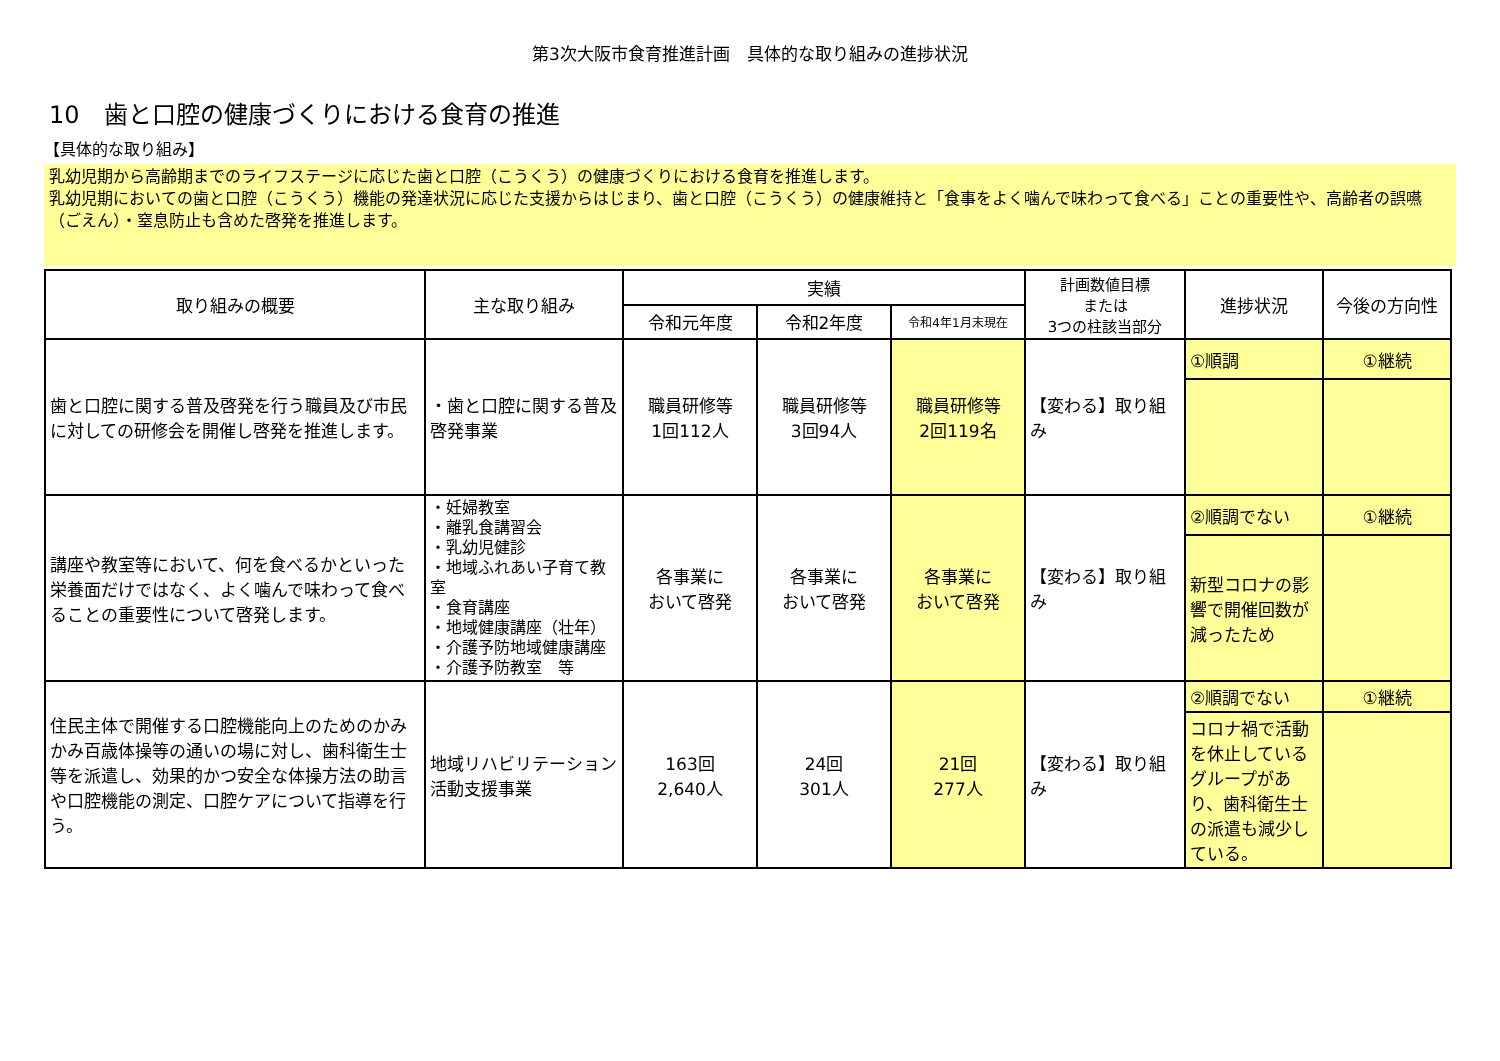第3次大阪市食育推進計画　具体的な取り組みの進捗状況
10　歯と口腔の健康づくりにおける食育の推進
【具体的な取り組み】
乳幼児期から高齢期までのライフステージに応じた歯と口腔（こうくう）の健康づくりにおける食育を推進します。
乳幼児期においての歯と口腔（こうくう）機能の発達状況に応じた支援からはじまり、歯と口腔（こうくう）の健康維持と「食事をよく噛んで味わって食べる」ことの重要性や、高齢者の誤嚥（ごえん）・窒息防止も含めた啓発を推進します。
| 取り組みの概要 | 主な取り組み | 実績 | | | 計画数値目標 または 3つの柱該当部分 | 進捗状況 | 今後の方向性 |
| --- | --- | --- | --- | --- | --- | --- | --- |
| | | 令和元年度 | 令和2年度 | 令和4年1月末現在 | | | |
| 歯と口腔に関する普及啓発を行う職員及び市民に対しての研修会を開催し啓発を推進します。 | ・歯と口腔に関する普及啓発事業 | 職員研修等 1回112人 | 職員研修等 3回94人 | 職員研修等 2回119名 | 【変わる】取り組み | ①順調 | ①継続 |
| 講座や教室等において、何を食べるかといった栄養面だけではなく、よく噛んで味わって食べることの重要性について啓発します。 | ・妊婦教室 ・離乳食講習会 ・乳幼児健診 ・地域ふれあい子育て教室 ・食育講座 ・地域健康講座（壮年） ・介護予防地域健康講座 ・介護予防教室 等 | 各事業に おいて啓発 | 各事業に おいて啓発 | 各事業に おいて啓発 | 【変わる】取り組み | ②順調でない | ①継続 |
| | | | | | | 新型コロナの影響で開催回数が減ったため | |
| 住民主体で開催する口腔機能向上のためのかみかみ百歳体操等の通いの場に対し、歯科衛生士等を派遣し、効果的かつ安全な体操方法の助言や口腔機能の測定、口腔ケアについて指導を行う。 | 地域リハビリテーション活動支援事業 | 163回 2,640人 | 24回 301人 | 21回 277人 | 【変わる】取り組み | ②順調でない | ①継続 |
| | | | | | | コロナ禍で活動を休止しているグループがあり、歯科衛生士の派遣も減少している。 | |